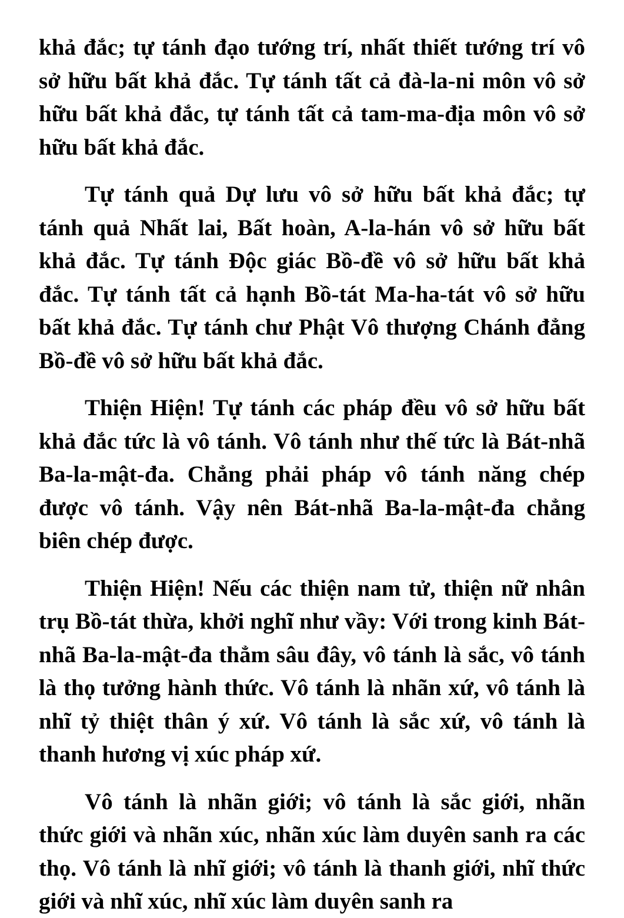khả đắc; tự tánh đạo tướng trí, nhất thiết tướng trí vô sở hữu bất khả đắc. Tự tánh tất cả đà-la-ni môn vô sở hữu bất khả đắc, tự tánh tất cả tam-ma-địa môn vô sở hữu bất khả đắc.
Tự tánh quả Dự lưu vô sở hữu bất khả đắc; tự tánh quả Nhất lai, Bất hoàn, A-la-hán vô sở hữu bất khả đắc. Tự tánh Độc giác Bồ-đề vô sở hữu bất khả đắc. Tự tánh tất cả hạnh Bồ-tát Ma-ha-tát vô sở hữu bất khả đắc. Tự tánh chư Phật Vô thượng Chánh đẳng Bồ-đề vô sở hữu bất khả đắc.
Thiện Hiện! Tự tánh các pháp đều vô sở hữu bất khả đắc tức là vô tánh. Vô tánh như thế tức là Bát-nhã Ba-la-mật-đa. Chẳng phải pháp vô tánh năng chép được vô tánh. Vậy nên Bát-nhã Ba-la-mật-đa chẳng biên chép được.
Thiện Hiện! Nếu các thiện nam tử, thiện nữ nhân trụ Bồ-tát thừa, khởi nghĩ như vầy: Với trong kinh Bát-nhã Ba-la-mật-đa thẳm sâu đây, vô tánh là sắc, vô tánh là thọ tưởng hành thức. Vô tánh là nhãn xứ, vô tánh là nhĩ tỷ thiệt thân ý xứ. Vô tánh là sắc xứ, vô tánh là thanh hương vị xúc pháp xứ.
Vô tánh là nhãn giới; vô tánh là sắc giới, nhãn thức giới và nhãn xúc, nhãn xúc làm duyên sanh ra các thọ. Vô tánh là nhĩ giới; vô tánh là thanh giới, nhĩ thức giới và nhĩ xúc, nhĩ xúc làm duyên sanh ra